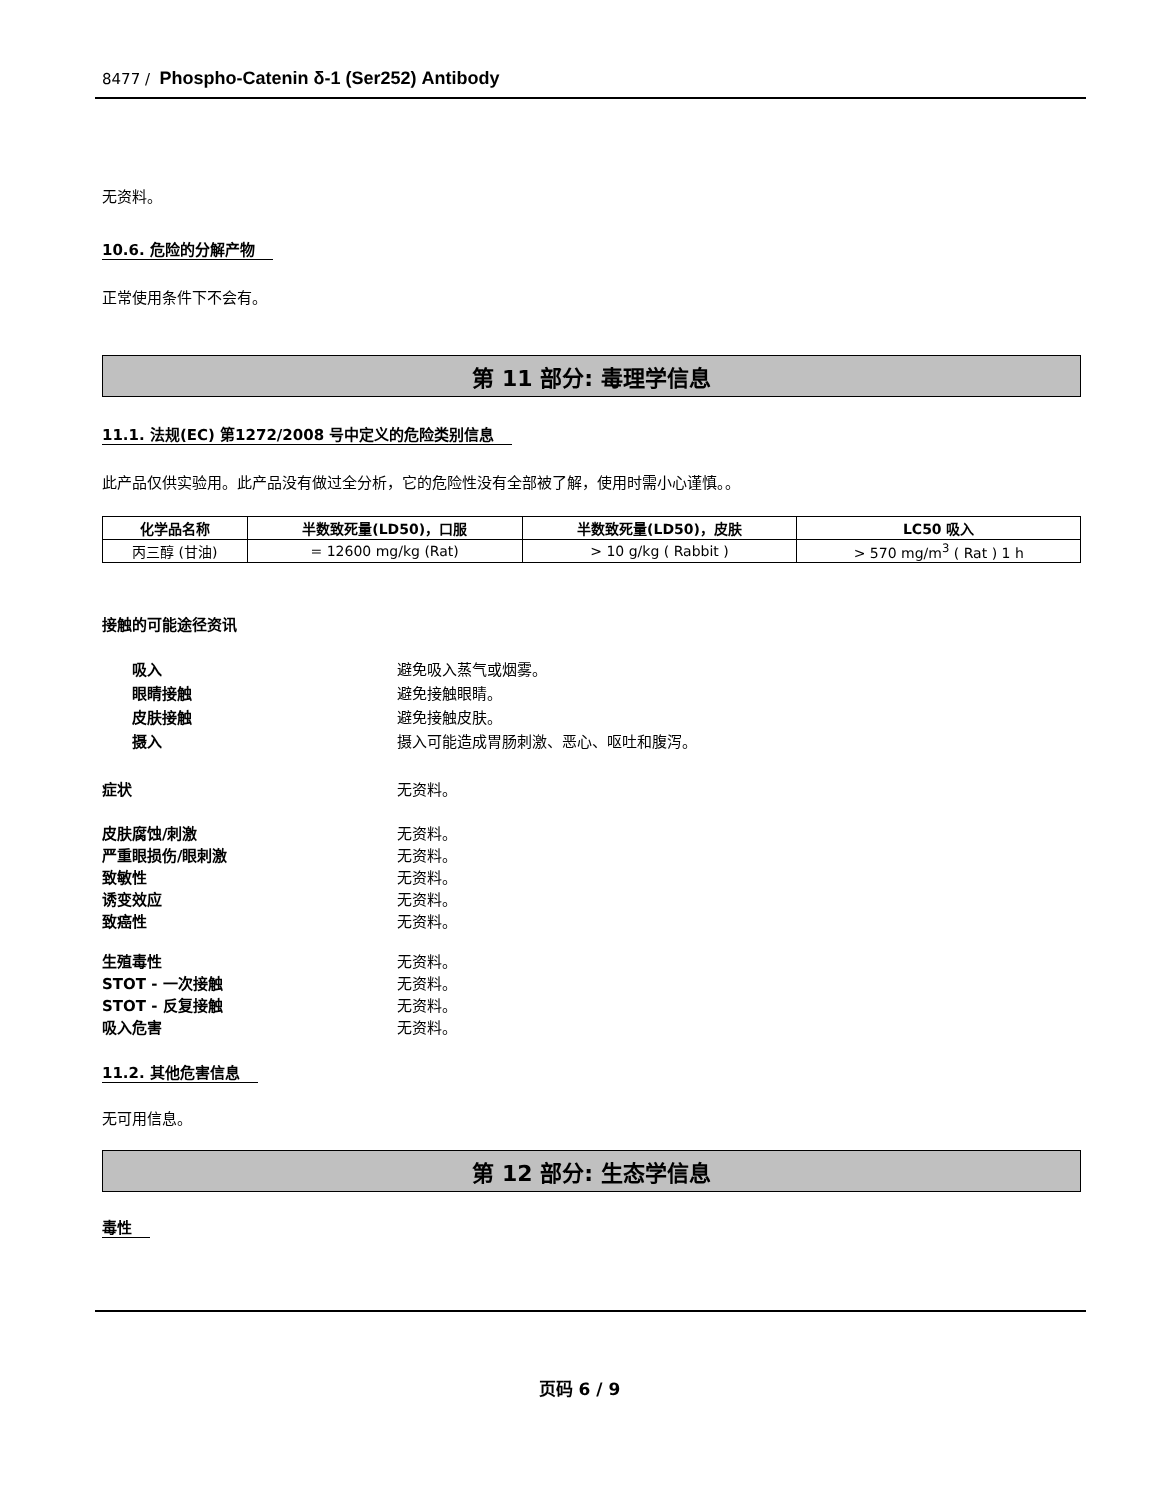8477 / Phospho-Catenin δ-1 (Ser252) Antibody
无资料。
10.6. 危险的分解产物
正常使用条件下不会有。
第 11 部分: 毒理学信息
11.1. 法规(EC) 第1272/2008 号中定义的危险类别信息
此产品仅供实验用。此产品没有做过全分析，它的危险性没有全部被了解，使用时需小心谨慎。。
| 化学品名称 | 半数致死量(LD50)，口服 | 半数致死量(LD50)，皮肤 | LC50 吸入 |
| --- | --- | --- | --- |
| 丙三醇 (甘油) | = 12600 mg/kg (Rat) | > 10 g/kg ( Rabbit ) | > 570 mg/m<sup>3</sup> ( Rat ) 1 h |
接触的可能途径资讯
吸入 避免吸入蒸气或烟雾。
眼睛接触 避免接触眼睛。
皮肤接触 避免接触皮肤。
摄入 摄入可能造成胃肠刺激、恶心、呕吐和腹泻。
症状 无资料。
皮肤腐蚀/刺激 无资料。
严重眼损伤/眼刺激 无资料。
致敏性 无资料。
诱变效应 无资料。
致癌性 无资料。
生殖毒性 无资料。
STOT - 一次接触 无资料。
STOT - 反复接触 无资料。
吸入危害 无资料。
11.2. 其他危害信息
无可用信息。
第 12 部分: 生态学信息
毒性
页码 6 / 9